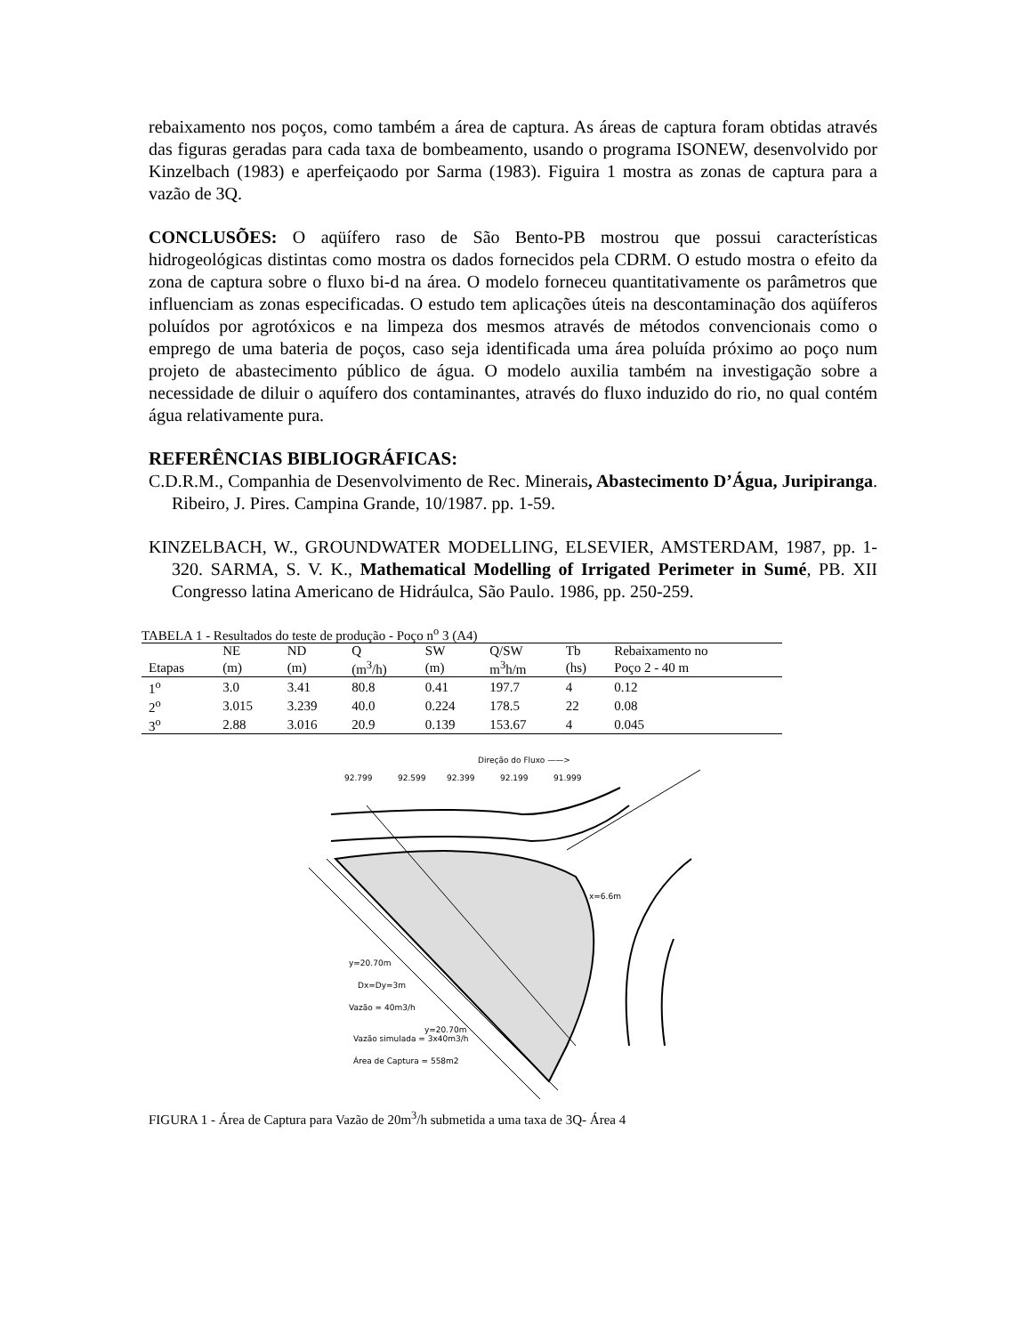rebaixamento nos poços, como também a área de captura. As áreas de captura foram obtidas através das figuras geradas para cada taxa de bombeamento, usando o programa ISONEW, desenvolvido por Kinzelbach (1983) e aperfeiçaodo por Sarma (1983). Figuira 1 mostra as zonas de captura para a vazão de 3Q.
CONCLUSÕES: O aqüífero raso de São Bento-PB mostrou que possui características hidrogeológicas distintas como mostra os dados fornecidos pela CDRM. O estudo mostra o efeito da zona de captura sobre o fluxo bi-d na área. O modelo forneceu quantitativamente os parâmetros que influenciam as zonas especificadas. O estudo tem aplicações úteis na descontaminação dos aqüíferos poluídos por agrotóxicos e na limpeza dos mesmos através de métodos convencionais como o emprego de uma bateria de poços, caso seja identificada uma área poluída próximo ao poço num projeto de abastecimento público de água. O modelo auxilia também na investigação sobre a necessidade de diluir o aquífero dos contaminantes, através do fluxo induzido do rio, no qual contém água relativamente pura.
REFERÊNCIAS BIBLIOGRÁFICAS:
C.D.R.M., Companhia de Desenvolvimento de Rec. Minerais, Abastecimento D’Água, Juripiranga. Ribeiro, J. Pires. Campina Grande, 10/1987. pp. 1-59.
KINZELBACH, W., GROUNDWATER MODELLING, ELSEVIER, AMSTERDAM, 1987, pp. 1-320. SARMA, S. V. K., Mathematical Modelling of Irrigated Perimeter in Sumé, PB. XII Congresso latina Americano de Hidráulca, São Paulo. 1986, pp. 250-259.
TABELA 1 - Resultados do teste de produção - Poço n <sup>o</sup> 3 (A4)
| | NE | ND | Q | SW | Q/SW | Tb | Rebaixamento no |
| --- | --- | --- | --- | --- | --- | --- | --- |
| Etapas | (m) | (m) | (m<sup>3</sup>/h) | (m) | m<sup>3</sup>h/m | (hs) | Poço 2 - 40 m |
| 1<sup>o</sup> | 3.0 | 3.41 | 80.8 | 0.41 | 197.7 | 4 | 0.12 |
| 2<sup>o</sup> | 3.015 | 3.239 | 40.0 | 0.224 | 178.5 | 22 | 0.08 |
| 3<sup>o</sup> | 2.88 | 3.016 | 20.9 | 0.139 | 153.67 | 4 | 0.045 |
Direção do Fluxo ——>
92.799
92.599
92.399
92.199
91.999
y=20.70m
Dx=Dy=3m
Vazão = 40m3/h
y=20.70m
Vazão simulada = 3x40m3/h
Área de Captura = 558m2
x=6.6m
FIGURA 1 - Área de Captura para Vazão de 20m<sup>3</sup>/h submetida a uma taxa de 3Q- Área 4